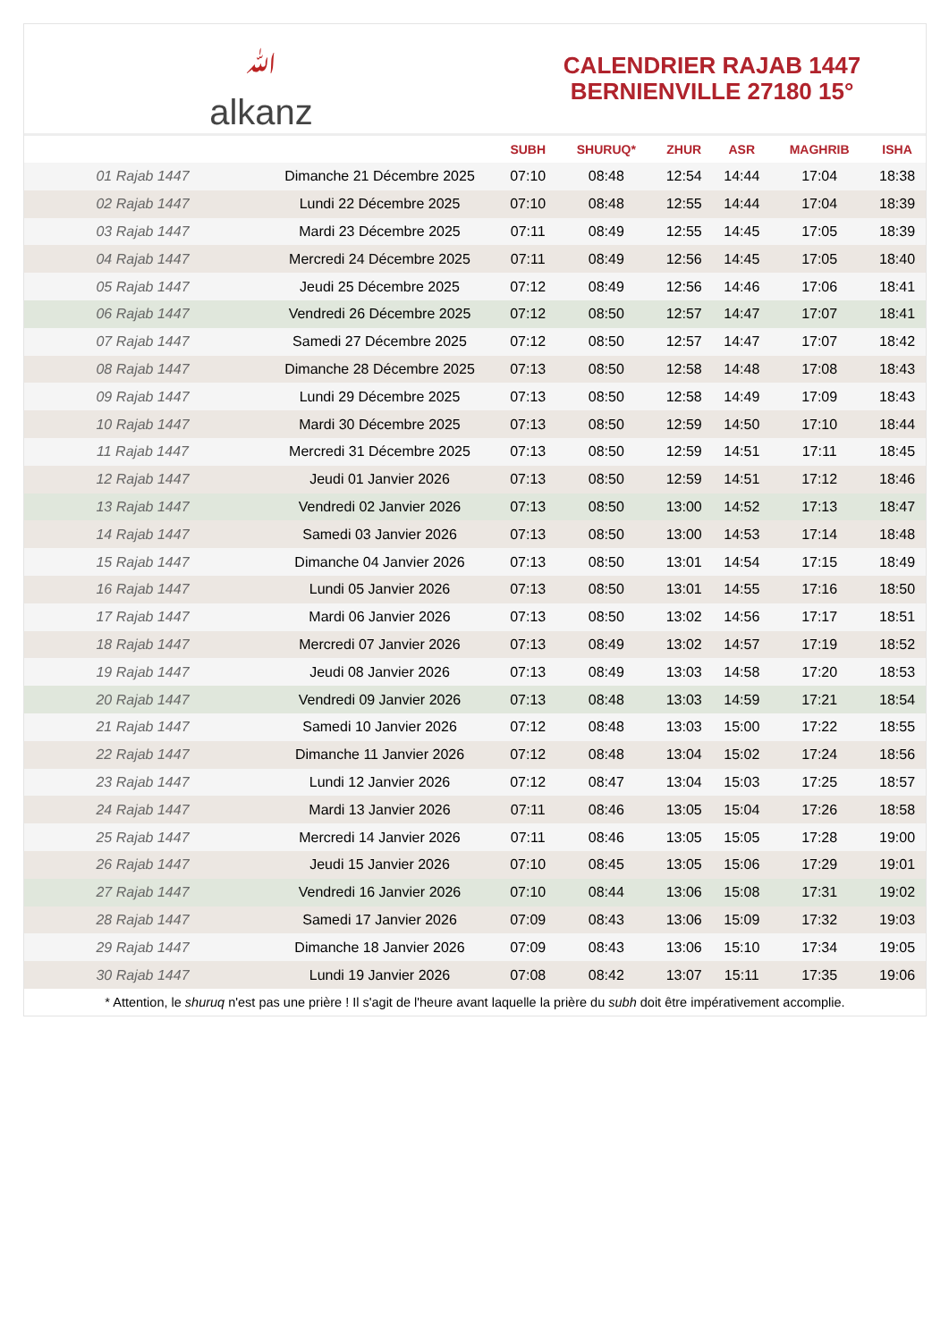ﷲ
alkanz
CALENDRIER RAJAB 1447
BERNIENVILLE 27180 15°
| | | SUBH | SHURUQ* | ZHUR | ASR | MAGHRIB | ISHA |
| --- | --- | --- | --- | --- | --- | --- | --- |
| 01 Rajab 1447 | Dimanche 21 Décembre 2025 | 07:10 | 08:48 | 12:54 | 14:44 | 17:04 | 18:38 |
| 02 Rajab 1447 | Lundi 22 Décembre 2025 | 07:10 | 08:48 | 12:55 | 14:44 | 17:04 | 18:39 |
| 03 Rajab 1447 | Mardi 23 Décembre 2025 | 07:11 | 08:49 | 12:55 | 14:45 | 17:05 | 18:39 |
| 04 Rajab 1447 | Mercredi 24 Décembre 2025 | 07:11 | 08:49 | 12:56 | 14:45 | 17:05 | 18:40 |
| 05 Rajab 1447 | Jeudi 25 Décembre 2025 | 07:12 | 08:49 | 12:56 | 14:46 | 17:06 | 18:41 |
| 06 Rajab 1447 | Vendredi 26 Décembre 2025 | 07:12 | 08:50 | 12:57 | 14:47 | 17:07 | 18:41 |
| 07 Rajab 1447 | Samedi 27 Décembre 2025 | 07:12 | 08:50 | 12:57 | 14:47 | 17:07 | 18:42 |
| 08 Rajab 1447 | Dimanche 28 Décembre 2025 | 07:13 | 08:50 | 12:58 | 14:48 | 17:08 | 18:43 |
| 09 Rajab 1447 | Lundi 29 Décembre 2025 | 07:13 | 08:50 | 12:58 | 14:49 | 17:09 | 18:43 |
| 10 Rajab 1447 | Mardi 30 Décembre 2025 | 07:13 | 08:50 | 12:59 | 14:50 | 17:10 | 18:44 |
| 11 Rajab 1447 | Mercredi 31 Décembre 2025 | 07:13 | 08:50 | 12:59 | 14:51 | 17:11 | 18:45 |
| 12 Rajab 1447 | Jeudi 01 Janvier 2026 | 07:13 | 08:50 | 12:59 | 14:51 | 17:12 | 18:46 |
| 13 Rajab 1447 | Vendredi 02 Janvier 2026 | 07:13 | 08:50 | 13:00 | 14:52 | 17:13 | 18:47 |
| 14 Rajab 1447 | Samedi 03 Janvier 2026 | 07:13 | 08:50 | 13:00 | 14:53 | 17:14 | 18:48 |
| 15 Rajab 1447 | Dimanche 04 Janvier 2026 | 07:13 | 08:50 | 13:01 | 14:54 | 17:15 | 18:49 |
| 16 Rajab 1447 | Lundi 05 Janvier 2026 | 07:13 | 08:50 | 13:01 | 14:55 | 17:16 | 18:50 |
| 17 Rajab 1447 | Mardi 06 Janvier 2026 | 07:13 | 08:50 | 13:02 | 14:56 | 17:17 | 18:51 |
| 18 Rajab 1447 | Mercredi 07 Janvier 2026 | 07:13 | 08:49 | 13:02 | 14:57 | 17:19 | 18:52 |
| 19 Rajab 1447 | Jeudi 08 Janvier 2026 | 07:13 | 08:49 | 13:03 | 14:58 | 17:20 | 18:53 |
| 20 Rajab 1447 | Vendredi 09 Janvier 2026 | 07:13 | 08:48 | 13:03 | 14:59 | 17:21 | 18:54 |
| 21 Rajab 1447 | Samedi 10 Janvier 2026 | 07:12 | 08:48 | 13:03 | 15:00 | 17:22 | 18:55 |
| 22 Rajab 1447 | Dimanche 11 Janvier 2026 | 07:12 | 08:48 | 13:04 | 15:02 | 17:24 | 18:56 |
| 23 Rajab 1447 | Lundi 12 Janvier 2026 | 07:12 | 08:47 | 13:04 | 15:03 | 17:25 | 18:57 |
| 24 Rajab 1447 | Mardi 13 Janvier 2026 | 07:11 | 08:46 | 13:05 | 15:04 | 17:26 | 18:58 |
| 25 Rajab 1447 | Mercredi 14 Janvier 2026 | 07:11 | 08:46 | 13:05 | 15:05 | 17:28 | 19:00 |
| 26 Rajab 1447 | Jeudi 15 Janvier 2026 | 07:10 | 08:45 | 13:05 | 15:06 | 17:29 | 19:01 |
| 27 Rajab 1447 | Vendredi 16 Janvier 2026 | 07:10 | 08:44 | 13:06 | 15:08 | 17:31 | 19:02 |
| 28 Rajab 1447 | Samedi 17 Janvier 2026 | 07:09 | 08:43 | 13:06 | 15:09 | 17:32 | 19:03 |
| 29 Rajab 1447 | Dimanche 18 Janvier 2026 | 07:09 | 08:43 | 13:06 | 15:10 | 17:34 | 19:05 |
| 30 Rajab 1447 | Lundi 19 Janvier 2026 | 07:08 | 08:42 | 13:07 | 15:11 | 17:35 | 19:06 |
* Attention, le shuruq n'est pas une prière ! Il s'agit de l'heure avant laquelle la prière du subh doit être impérativement accomplie.